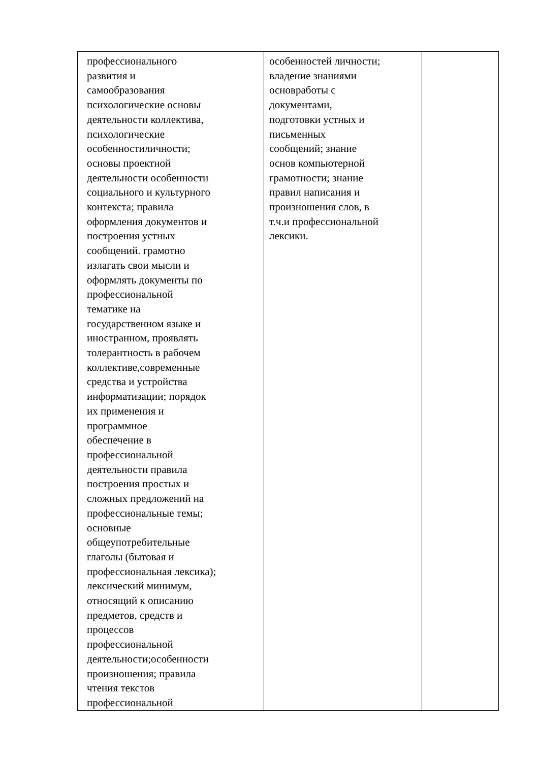| профессионального развития и самообразования психологические основы деятельности коллектива, психологические особенностиличности; основы проектной деятельности особенности социального и культурного контекста; правила оформления документов и построения устных сообщений. грамотно излагать свои мысли и оформлять документы по профессиональной тематике на государственном языке и иностранном, проявлять толерантность в рабочем коллективе,современные средства и устройства информатизации; порядок их применения и программное обеспечение в профессиональной деятельности правила построения простых и сложных предложений на профессиональные темы; основные общеупотребительные глаголы (бытовая и профессиональная лексика); лексический минимум, относящий к описанию предметов, средств и процессов профессиональной деятельности;особенности произношения; правила чтения текстов профессиональной | особенностей личности; владение знаниями основработы с документами, подготовки устных и письменных сообщений; знание основ компьютерной грамотности; знание правил написания и произношения слов, в т.ч.и профессиональной лексики. | |